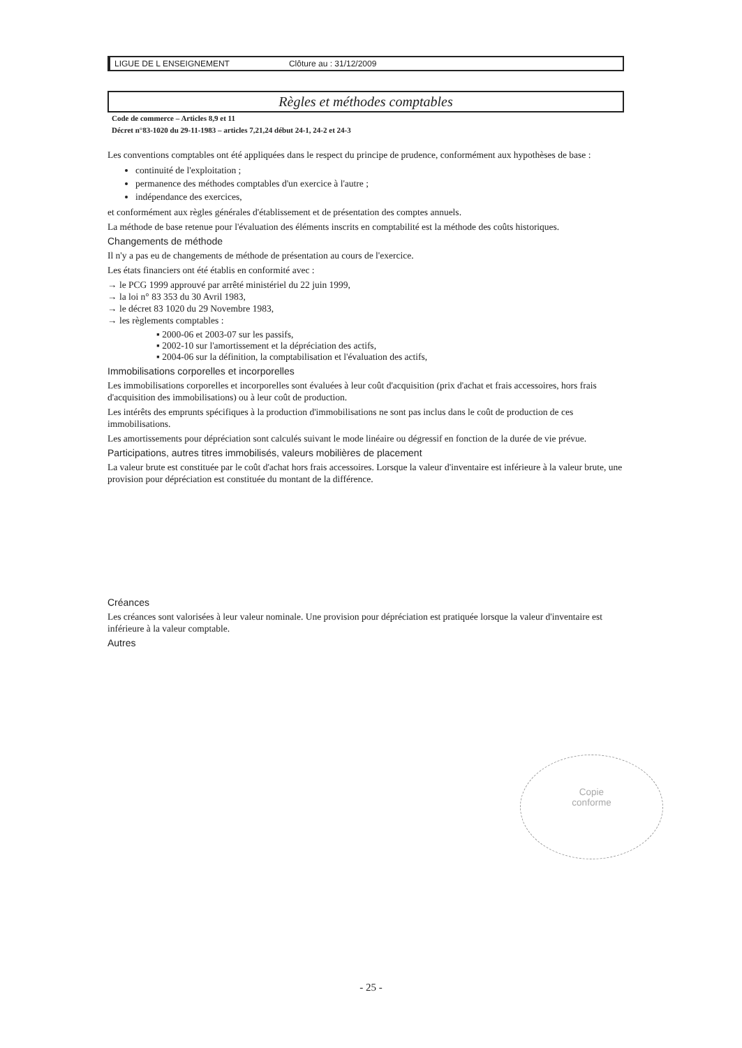LIGUE DE L ENSEIGNEMENT Clôture au : 31/12/2009
Règles et méthodes comptables
Code de commerce – Articles 8,9 et 11
Décret n°83-1020 du 29-11-1983 – articles 7,21,24 début 24-1, 24-2 et 24-3
Les conventions comptables ont été appliquées dans le respect du principe de prudence, conformément aux hypothèses de base :
continuité de l'exploitation ;
permanence des méthodes comptables d'un exercice à l'autre ;
indépendance des exercices,
et conformément aux règles générales d'établissement et de présentation des comptes annuels.
La méthode de base retenue pour l'évaluation des éléments inscrits en comptabilité est la méthode des coûts historiques.
Changements de méthode
Il n'y a pas eu de changements de méthode de présentation au cours de l'exercice.
Les états financiers ont été établis en conformité avec :
→ le PCG 1999 approuvé par arrêté ministériel du 22 juin 1999,
→ la loi n° 83 353 du 30 Avril 1983,
→ le décret 83 1020 du 29 Novembre 1983,
→ les règlements comptables :
▪ 2000-06 et 2003-07 sur les passifs,
▪ 2002-10 sur l'amortissement et la dépréciation des actifs,
▪ 2004-06 sur la définition, la comptabilisation et l'évaluation des actifs,
Immobilisations corporelles et incorporelles
Les immobilisations corporelles et incorporelles sont évaluées à leur coût d'acquisition (prix d'achat et frais accessoires, hors frais d'acquisition des immobilisations) ou à leur coût de production.
Les intérêts des emprunts spécifiques à la production d'immobilisations ne sont pas inclus dans le coût de production de ces immobilisations.
Les amortissements pour dépréciation sont calculés suivant le mode linéaire ou dégressif en fonction de la durée de vie prévue.
Participations, autres titres immobilisés, valeurs mobilières de placement
La valeur brute est constituée par le coût d'achat hors frais accessoires. Lorsque la valeur d'inventaire est inférieure à la valeur brute, une provision pour dépréciation est constituée du montant de la différence.
Créances
Les créances sont valorisées à leur valeur nominale. Une provision pour dépréciation est pratiquée lorsque la valeur d'inventaire est inférieure à la valeur comptable.
Autres
Copie
conforme
- 25 -